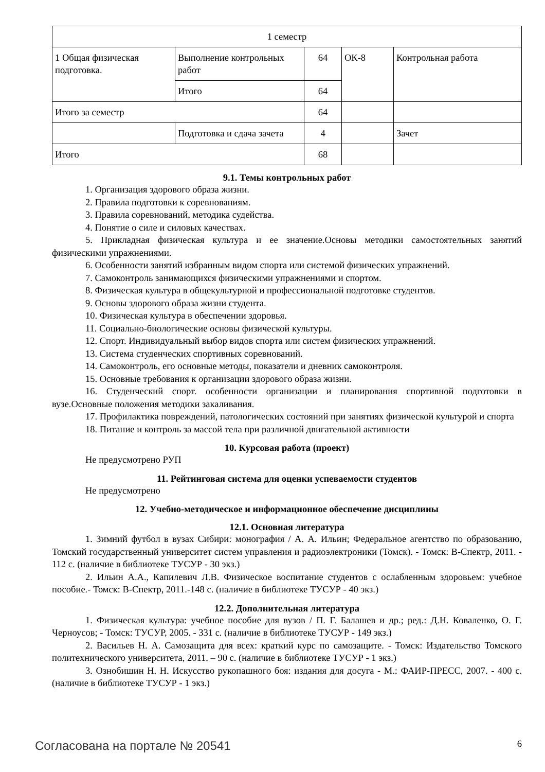| 1 семестр | | | | |
| 1 Общая физическая подготовка. | Выполнение контрольных работ | 64 | ОК-8 | Контрольная работа |
| | Итого | 64 | | |
| Итого за семестр | | 64 | | |
| | Подготовка и сдача зачета | 4 | | Зачет |
| Итого | | 68 | | |
9.1. Темы контрольных работ
1. Организация здорового образа жизни.
2. Правила подготовки к соревнованиям.
3. Правила соревнований, методика судейства.
4. Понятие о силе и силовых качествах.
5. Прикладная физическая культура и ее значение.Основы методики самостоятельных занятий физическими упражнениями.
6. Особенности занятий избранным видом спорта или системой физических упражнений.
7. Самоконтроль занимающихся физическими упражнениями и спортом.
8. Физическая культура в общекультурной и профессиональной подготовке студентов.
9. Основы здорового образа жизни студента.
10. Физическая культура в обеспечении здоровья.
11. Социально-биологические основы физической культуры.
12. Спорт. Индивидуальный выбор видов спорта или систем физических упражнений.
13. Система студенческих спортивных соревнований.
14. Самоконтроль, его основные методы, показатели и дневник самоконтроля.
15. Основные требования к организации здорового образа жизни.
16. Студенческий спорт. особенности организации и планирования спортивной подготовки в вузе.Основные положения методики закаливания.
17. Профилактика повреждений, патологических состояний при занятиях физической культурой и спорта
18. Питание и контроль за массой тела при различной двигательной активности
10. Курсовая работа (проект)
Не предусмотрено РУП
11. Рейтинговая система для оценки успеваемости студентов
Не предусмотрено
12. Учебно-методическое и информационное обеспечение дисциплины
12.1. Основная литература
1. Зимний футбол в вузах Сибири: монография / А. А. Ильин; Федеральное агентство по образованию, Томский государственный университет систем управления и радиоэлектроники (Томск). - Томск: В-Спектр, 2011. - 112 с. (наличие в библиотеке ТУСУР - 30 экз.)
2. Ильин А.А., Капилевич Л.В. Физическое воспитание студентов с ослабленным здоровьем: учебное пособие.- Томск: В-Спектр, 2011.-148 с. (наличие в библиотеке ТУСУР - 40 экз.)
12.2. Дополнительная литература
1. Физическая культура: учебное пособие для вузов / П. Г. Балашев и др.; ред.: Д.Н. Коваленко, О. Г. Черноусов; - Томск: ТУСУР, 2005. - 331 с. (наличие в библиотеке ТУСУР - 149 экз.)
2. Васильев Н. А. Самозащита для всех: краткий курс по самозащите. - Томск: Издательство Томского политехнического университета, 2011. – 90 с. (наличие в библиотеке ТУСУР - 1 экз.)
3. Ознобишин Н. Н. Искусство рукопашного боя: издания для досуга - М.: ФАИР-ПРЕСС, 2007. - 400 с. (наличие в библиотеке ТУСУР - 1 экз.)
Согласована на портале № 20541 6